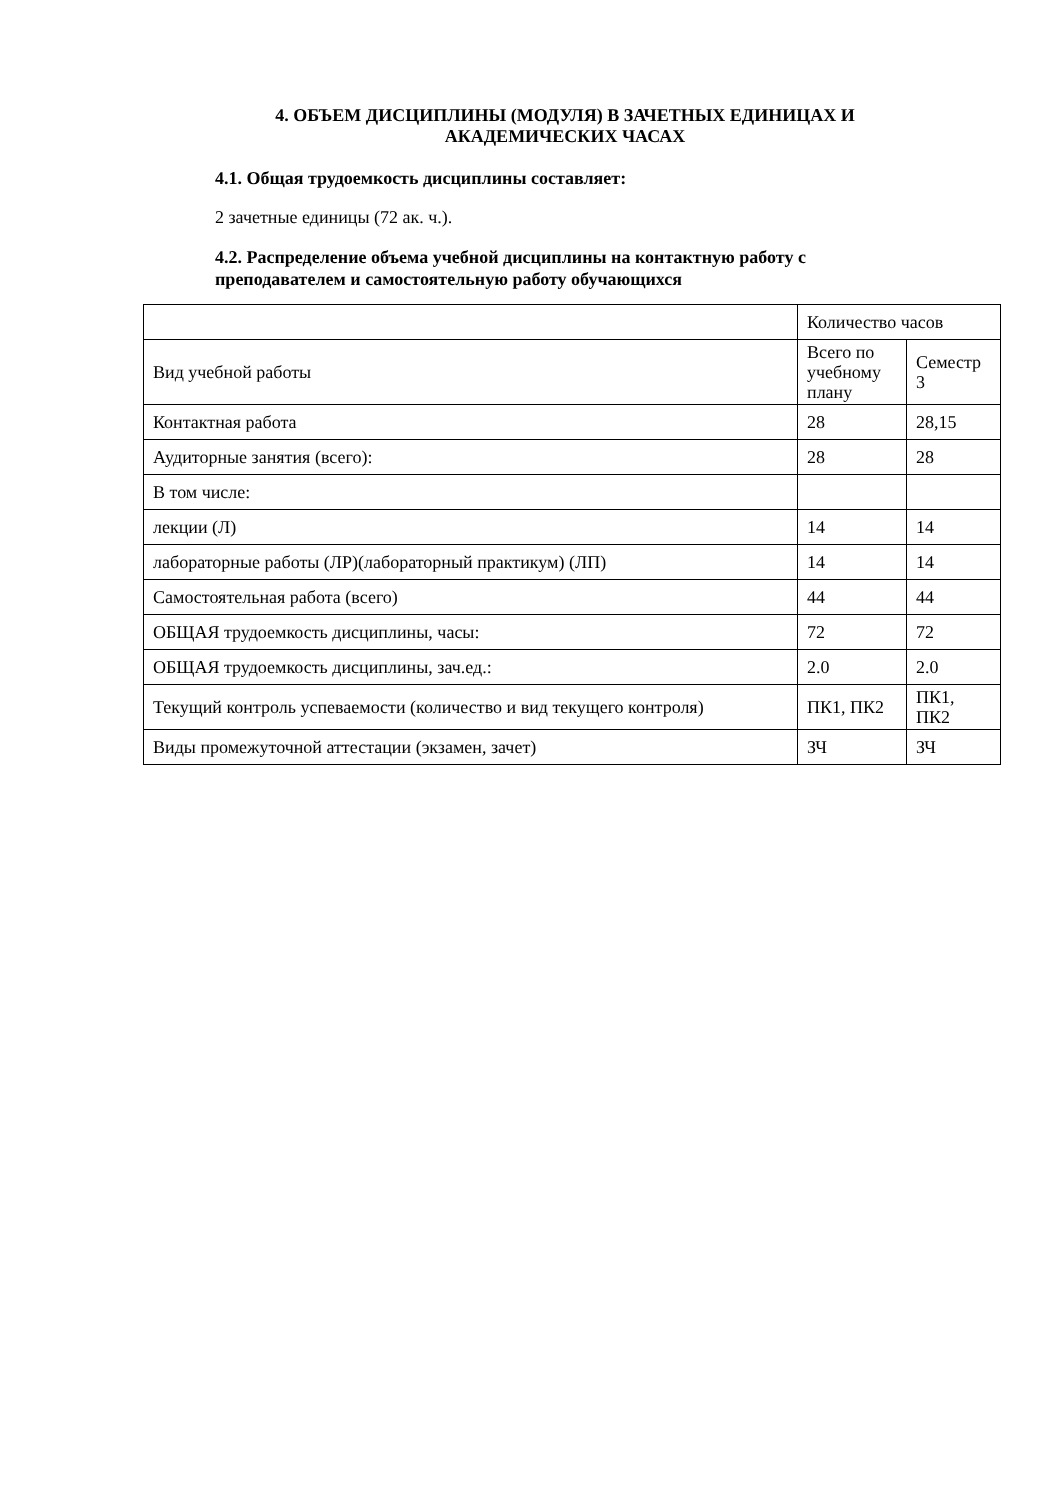4. ОБЪЕМ ДИСЦИПЛИНЫ (МОДУЛЯ) В ЗАЧЕТНЫХ ЕДИНИЦАХ И АКАДЕМИЧЕСКИХ ЧАСАХ
4.1. Общая трудоемкость дисциплины составляет:
2 зачетные единицы (72 ак. ч.).
4.2. Распределение объема учебной дисциплины на контактную работу с преподавателем и самостоятельную работу обучающихся
| | Количество часов | |
| Вид учебной работы | Всего по учебному плану | Семестр 3 |
| Контактная работа | 28 | 28,15 |
| Аудиторные занятия (всего): | 28 | 28 |
| В том числе: | | |
| лекции (Л) | 14 | 14 |
| лабораторные работы (ЛР)(лабораторный практикум) (ЛП) | 14 | 14 |
| Самостоятельная работа (всего) | 44 | 44 |
| ОБЩАЯ трудоемкость дисциплины, часы: | 72 | 72 |
| ОБЩАЯ трудоемкость дисциплины, зач.ед.: | 2.0 | 2.0 |
| Текущий контроль успеваемости (количество и вид текущего контроля) | ПК1, ПК2 | ПК1, ПК2 |
| Виды промежуточной аттестации (экзамен, зачет) | ЗЧ | ЗЧ |